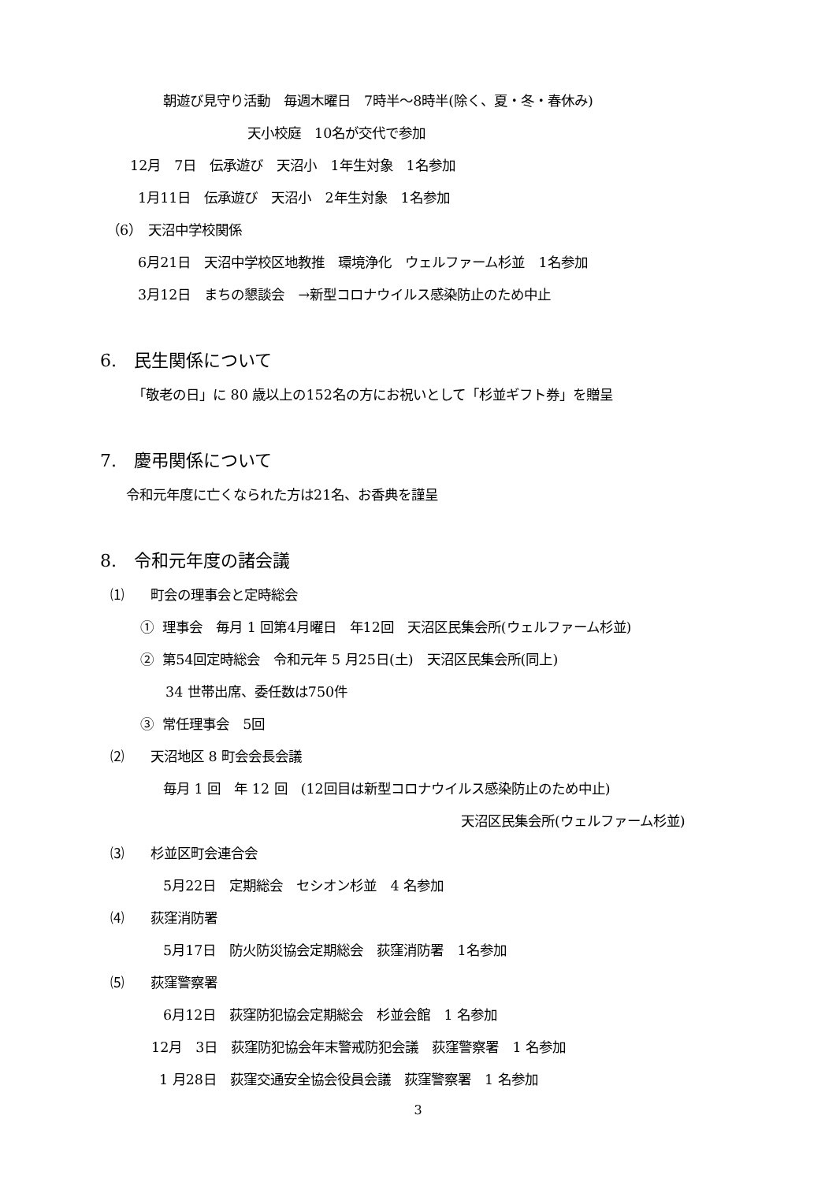朝遊び見守り活動　毎週木曜日　7時半～8時半(除く、夏・冬・春休み)
天小校庭　10名が交代で参加
12月　7日　伝承遊び　天沼小　1年生対象　1名参加
1月11日　伝承遊び　天沼小　2年生対象　1名参加
（6）　天沼中学校関係
6月21日　天沼中学校区地教推　環境浄化　ウェルファーム杉並　1名参加
3月12日　まちの懇談会　→新型コロナウイルス感染防止のため中止
6.　民生関係について
「敬老の日」に 80 歳以上の152名の方にお祝いとして「杉並ギフト券」を贈呈
7.　慶弔関係について
令和元年度に亡くなられた方は21名、お香典を謹呈
8.　令和元年度の諸会議
⑴　　町会の理事会と定時総会
① 理事会　毎月 1 回第4月曜日　年12回　天沼区民集会所(ウェルファーム杉並)
② 第54回定時総会　令和元年 5 月25日(土)　天沼区民集会所(同上)
34 世帯出席、委任数は750件
③ 常任理事会　5回
⑵　　天沼地区 8 町会会長会議
毎月 1 回　年 12 回　(12回目は新型コロナウイルス感染防止のため中止)
天沼区民集会所(ウェルファーム杉並)
⑶　　杉並区町会連合会
5月22日　定期総会　セシオン杉並　4 名参加
⑷　　荻窪消防署
5月17日　防火防災協会定期総会　荻窪消防署　1名参加
⑸　　荻窪警察署
6月12日　荻窪防犯協会定期総会　杉並会館　1 名参加
12月　3日　荻窪防犯協会年末警戒防犯会議　荻窪警察署　1 名参加
1 月28日　荻窪交通安全協会役員会議　荻窪警察署　1 名参加
3